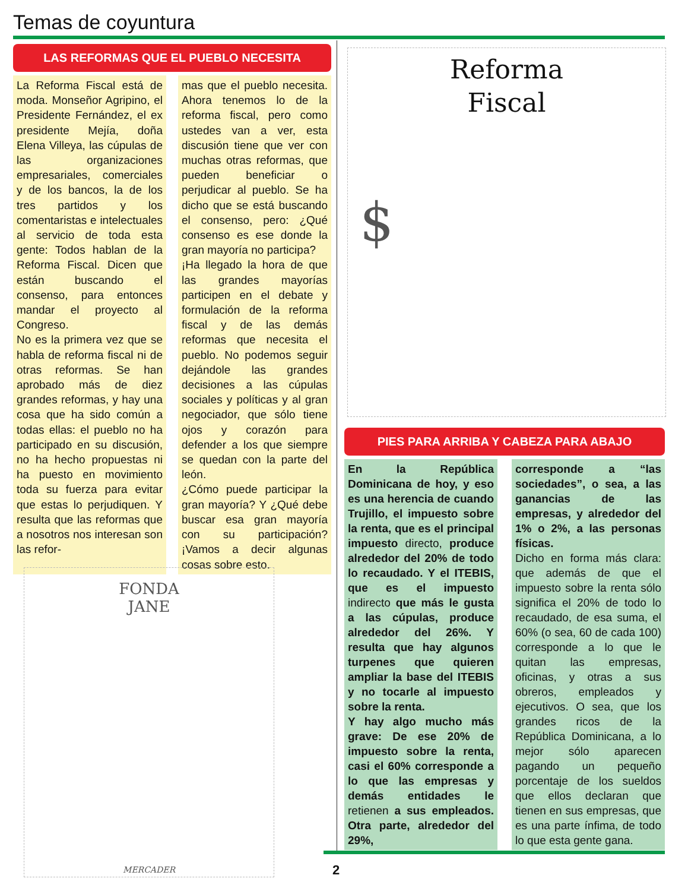Temas de coyuntura
LAS REFORMAS QUE EL PUEBLO NECESITA
La Reforma Fiscal está de moda. Monseñor Agripino, el Presidente Fernández, el ex presidente Mejía, doña Elena Villeya, las cúpulas de las organizaciones empresariales, comerciales y de los bancos, la de los tres partidos y los comentaristas e intelectuales al servicio de toda esta gente: Todos hablan de la Reforma Fiscal. Dicen que están buscando el consenso, para entonces mandar el proyecto al Congreso.
No es la primera vez que se habla de reforma fiscal ni de otras reformas. Se han aprobado más de diez grandes reformas, y hay una cosa que ha sido común a todas ellas: el pueblo no ha participado en su discusión, no ha hecho propuestas ni ha puesto en movimiento toda su fuerza para evitar que estas lo perjudiquen. Y resulta que las reformas que a nosotros nos interesan son las refor-
mas que el pueblo necesita. Ahora tenemos lo de la reforma fiscal, pero como ustedes van a ver, esta discusión tiene que ver con muchas otras reformas, que pueden beneficiar o perjudicar al pueblo. Se ha dicho que se está buscando el consenso, pero: ¿Qué consenso es ese donde la gran mayoría no participa?
¡Ha llegado la hora de que las grandes mayorías participen en el debate y formulación de la reforma fiscal y de las demás reformas que necesita el pueblo. No podemos seguir dejándole las grandes decisiones a las cúpulas sociales y políticas y al gran negociador, que sólo tiene ojos y corazón para defender a los que siempre se quedan con la parte del león.
¿Cómo puede participar la gran mayoría? Y ¿Qué debe buscar esa gran mayoría con su participación? ¡Vamos a decir algunas cosas sobre esto.
FONDA
JANE
MERCADER
Reforma
Fiscal
$
PIES PARA ARRIBA Y CABEZA PARA ABAJO
En la República Dominicana de hoy, y eso es una herencia de cuando Trujillo, el impuesto sobre la renta, que es el principal impuesto directo, produce alrededor del 20% de todo lo recaudado. Y el ITEBIS, que es el impuesto indirecto que más le gusta a las cúpulas, produce alrededor del 26%. Y resulta que hay algunos turpenes que quieren ampliar la base del ITEBIS y no tocarle al impuesto sobre la renta.
Y hay algo mucho más grave: De ese 20% de impuesto sobre la renta, casi el 60% corresponde a lo que las empresas y demás entidades le retienen a sus empleados. Otra parte, alrededor del 29%,
corresponde a “las sociedades”, o sea, a las ganancias de las empresas, y alrededor del 1% o 2%, a las personas físicas.
Dicho en forma más clara: que además de que el impuesto sobre la renta sólo significa el 20% de todo lo recaudado, de esa suma, el 60% (o sea, 60 de cada 100) corresponde a lo que le quitan las empresas, oficinas, y otras a sus obreros, empleados y ejecutivos. O sea, que los grandes ricos de la República Dominicana, a lo mejor sólo aparecen pagando un pequeño porcentaje de los sueldos que ellos declaran que tienen en sus empresas, que es una parte ínfima, de todo lo que esta gente gana.
2